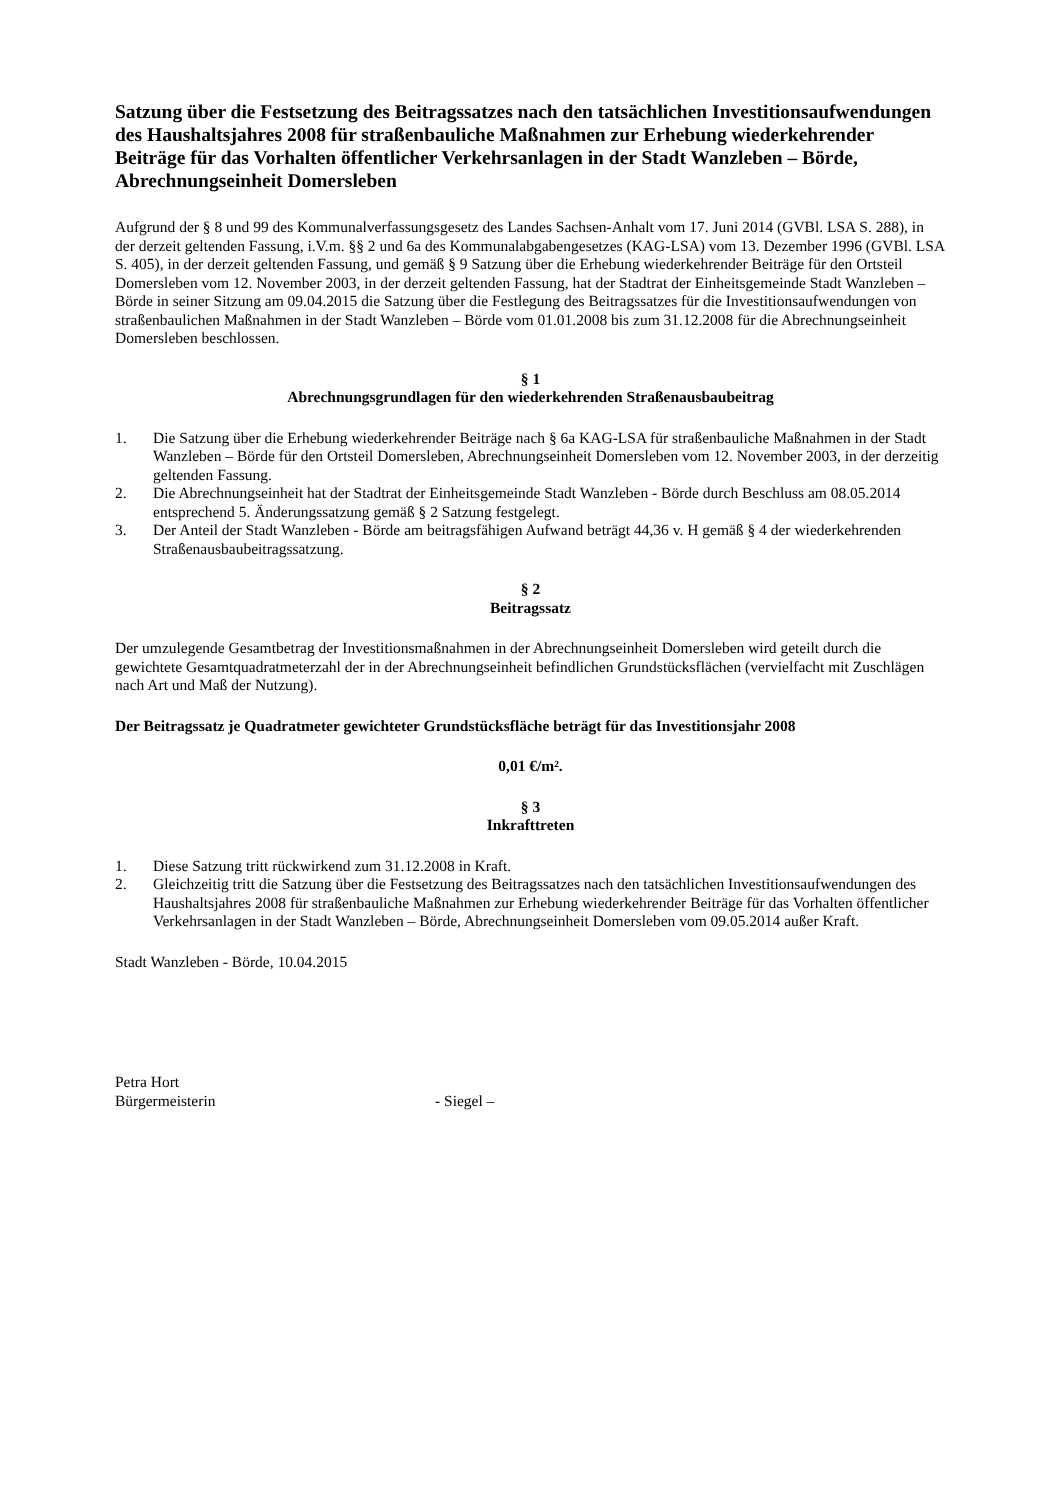Satzung über die Festsetzung des Beitragssatzes nach den tatsächlichen Investitionsaufwendungen des Haushaltsjahres 2008 für straßenbauliche Maßnahmen zur Erhebung wiederkehrender Beiträge für das Vorhalten öffentlicher Verkehrsanlagen in der Stadt Wanzleben – Börde, Abrechnungseinheit Domersleben
Aufgrund der § 8 und 99 des Kommunalverfassungsgesetz des Landes Sachsen-Anhalt vom 17. Juni 2014 (GVBl. LSA S. 288), in der derzeit geltenden Fassung, i.V.m. §§ 2 und 6a des Kommunalabgabengesetzes (KAG-LSA) vom 13. Dezember 1996 (GVBl. LSA S. 405), in der derzeit geltenden Fassung, und gemäß § 9 Satzung über die Erhebung wiederkehrender Beiträge für den Ortsteil Domersleben vom 12. November 2003, in der derzeit geltenden Fassung, hat der Stadtrat der Einheitsgemeinde Stadt Wanzleben – Börde in seiner Sitzung am 09.04.2015 die Satzung über die Festlegung des Beitragssatzes für die Investitionsaufwendungen von straßenbaulichen Maßnahmen in der Stadt Wanzleben – Börde vom 01.01.2008 bis zum 31.12.2008 für die Abrechnungseinheit Domersleben beschlossen.
§ 1
Abrechnungsgrundlagen für den wiederkehrenden Straßenausbaubeitrag
1. Die Satzung über die Erhebung wiederkehrender Beiträge nach § 6a KAG-LSA für straßenbauliche Maßnahmen in der Stadt Wanzleben – Börde für den Ortsteil Domersleben, Abrechnungseinheit Domersleben vom 12. November 2003, in der derzeitig geltenden Fassung.
2. Die Abrechnungseinheit hat der Stadtrat der Einheitsgemeinde Stadt Wanzleben - Börde durch Beschluss am 08.05.2014 entsprechend 5. Änderungssatzung gemäß § 2 Satzung festgelegt.
3. Der Anteil der Stadt Wanzleben - Börde am beitragsfähigen Aufwand beträgt 44,36 v. H gemäß § 4 der wiederkehrenden Straßenausbaubeitragssatzung.
§ 2
Beitragssatz
Der umzulegende Gesamtbetrag der Investitionsmaßnahmen in der Abrechnungseinheit Domersleben wird geteilt durch die gewichtete Gesamtquadratmeterzahl der in der Abrechnungseinheit befindlichen Grundstücksflächen (vervielfacht mit Zuschlägen nach Art und Maß der Nutzung).
Der Beitragssatz je Quadratmeter gewichteter Grundstücksfläche beträgt für das Investitionsjahr 2008
0,01 €/m².
§ 3
Inkrafttreten
1. Diese Satzung tritt rückwirkend zum 31.12.2008 in Kraft.
2. Gleichzeitig tritt die Satzung über die Festsetzung des Beitragssatzes nach den tatsächlichen Investitionsaufwendungen des Haushaltsjahres 2008 für straßenbauliche Maßnahmen zur Erhebung wiederkehrender Beiträge für das Vorhalten öffentlicher Verkehrsanlagen in der Stadt Wanzleben – Börde, Abrechnungseinheit Domersleben vom 09.05.2014 außer Kraft.
Stadt Wanzleben - Börde, 10.04.2015
Petra Hort
Bürgermeisterin - Siegel –